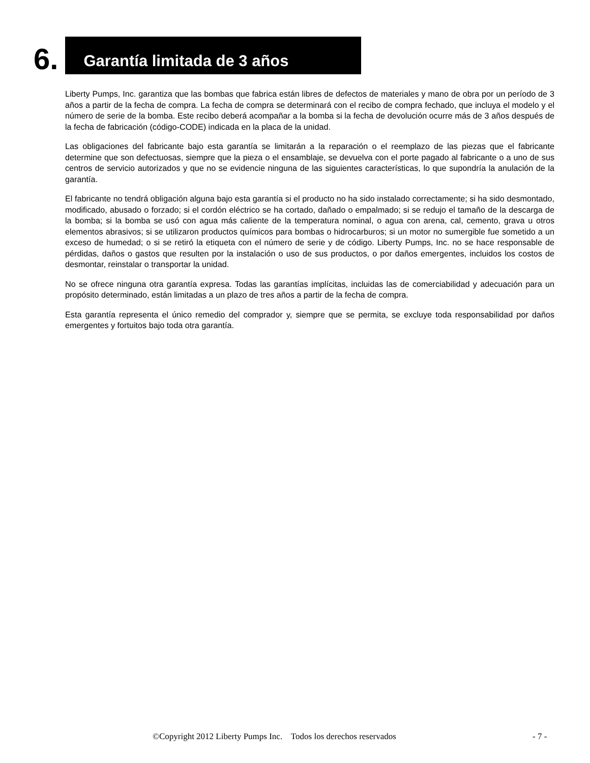6.
Garantía limitada de 3 años
Liberty Pumps, Inc. garantiza que las bombas que fabrica están libres de defectos de materiales y mano de obra por un período de 3 años a partir de la fecha de compra. La fecha de compra se determinará con el recibo de compra fechado, que incluya el modelo y el número de serie de la bomba. Este recibo deberá acompañar a la bomba si la fecha de devolución ocurre más de 3 años después de la fecha de fabricación (código-CODE) indicada en la placa de la unidad.
Las obligaciones del fabricante bajo esta garantía se limitarán a la reparación o el reemplazo de las piezas que el fabricante determine que son defectuosas, siempre que la pieza o el ensamblaje, se devuelva con el porte pagado al fabricante o a uno de sus centros de servicio autorizados y que no se evidencie ninguna de las siguientes características, lo que supondría la anulación de la garantía.
El fabricante no tendrá obligación alguna bajo esta garantía si el producto no ha sido instalado correctamente; si ha sido desmontado, modificado, abusado o forzado; si el cordón eléctrico se ha cortado, dañado o empalmado; si se redujo el tamaño de la descarga de la bomba; si la bomba se usó con agua más caliente de la temperatura nominal, o agua con arena, cal, cemento, grava u otros elementos abrasivos; si se utilizaron productos químicos para bombas o hidrocarburos; si un motor no sumergible fue sometido a un exceso de humedad; o si se retiró la etiqueta con el número de serie y de código. Liberty Pumps, Inc. no se hace responsable de pérdidas, daños o gastos que resulten por la instalación o uso de sus productos, o por daños emergentes, incluidos los costos de desmontar, reinstalar o transportar la unidad.
No se ofrece ninguna otra garantía expresa. Todas las garantías implícitas, incluidas las de comerciabilidad y adecuación para un propósito determinado, están limitadas a un plazo de tres años a partir de la fecha de compra.
Esta garantía representa el único remedio del comprador y, siempre que se permita, se excluye toda responsabilidad por daños emergentes y fortuitos bajo toda otra garantía.
©Copyright 2012 Liberty Pumps Inc. Todos los derechos reservados - 7 -